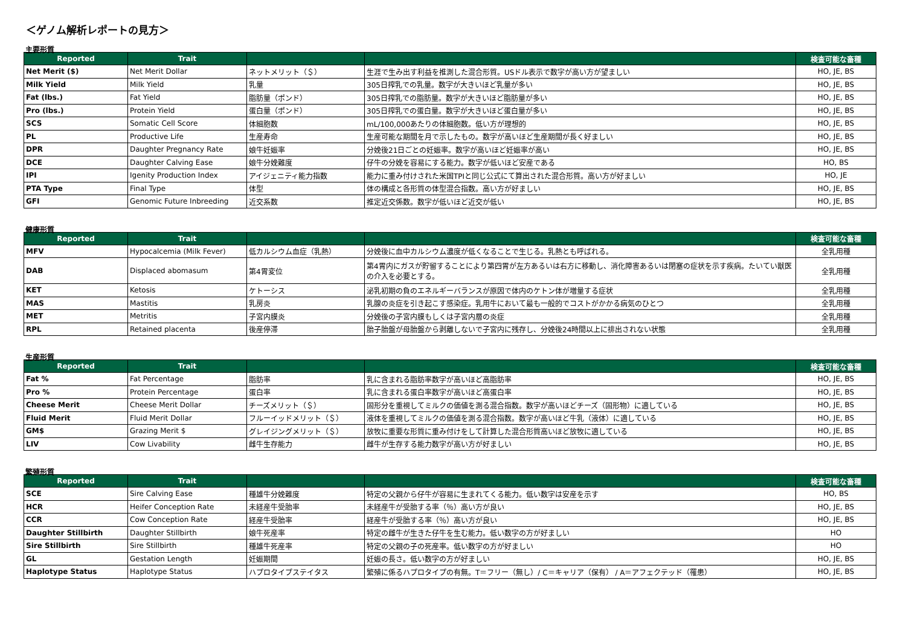＜ゲノム解析レポートの見方＞
主要形質
| Reported | Trait | | | 検査可能な畜種 |
| --- | --- | --- | --- | --- |
| Net Merit ($) | Net Merit Dollar | ネットメリット（＄） | 生涯で生み出す利益を推測した混合形質。USドル表示で数字が高い方が望ましい | HO, JE, BS |
| Milk Yield | Milk Yield | 乳量 | 305日搾乳での乳量。数字が大きいほど乳量が多い | HO, JE, BS |
| Fat (lbs.) | Fat Yield | 脂肪量（ポンド） | 305日搾乳での脂肪量。数字が大きいほど脂肪量が多い | HO, JE, BS |
| Pro (lbs.) | Protein Yield | 蛋白量（ポンド） | 305日搾乳での蛋白量。数字が大きいほど蛋白量が多い | HO, JE, BS |
| SCS | Somatic Cell Score | 体細胞数 | mL/100,000あたりの体細胞数。低い方が理想的 | HO, JE, BS |
| PL | Productive Life | 生産寿命 | 生産可能な期間を月で示したもの。数字が高いほど生産期間が長く好ましい | HO, JE, BS |
| DPR | Daughter Pregnancy Rate | 娘牛妊娠率 | 分娩後21日ごとの妊娠率。数字が高いほど妊娠率が高い | HO, JE, BS |
| DCE | Daughter Calving Ease | 娘牛分娩難度 | 仔牛の分娩を容易にする能力。数字が低いほど安産である | HO, BS |
| IPI | Igenity Production Index | アイジェニティ能力指数 | 能力に重み付けされた米国TPIと同じ公式にて算出された混合形質。高い方が好ましい | HO, JE |
| PTA Type | Final Type | 体型 | 体の構成と各形質の体型混合指数。高い方が好ましい | HO, JE, BS |
| GFI | Genomic Future Inbreeding | 近交系数 | 推定近交係数。数字が低いほど近交が低い | HO, JE, BS |
健康形質
| Reported | Trait | | | 検査可能な畜種 |
| --- | --- | --- | --- | --- |
| MFV | Hypocalcemia (Milk Fever) | 低カルシウム血症（乳熱） | 分娩後に血中カルシウム濃度が低くなることで生じる。乳熱とも呼ばれる。 | 全乳用種 |
| DAB | Displaced abomasum | 第4胃変位 | 第4胃内にガスが貯留することにより第四胃が左方あるいは右方に移動し、消化障害あるいは閉塞の症状を示す疾病。たいてい獣医の介入を必要とする。 | 全乳用種 |
| KET | Ketosis | ケトーシス | 泌乳初期の負のエネルギーバランスが原因で体内のケトン体が増量する症状 | 全乳用種 |
| MAS | Mastitis | 乳房炎 | 乳腺の炎症を引き起こす感染症。乳用牛において最も一般的でコストがかかる病気のひとつ | 全乳用種 |
| MET | Metritis | 子宮内膜炎 | 分娩後の子宮内膜もしくは子宮内層の炎症 | 全乳用種 |
| RPL | Retained placenta | 後産停滞 | 胎子胎盤が母胎盤から剥離しないで子宮内に残存し、分娩後24時間以上に排出されない状態 | 全乳用種 |
生産形質
| Reported | Trait | | | 検査可能な畜種 |
| --- | --- | --- | --- | --- |
| Fat % | Fat Percentage | 脂肪率 | 乳に含まれる脂肪率数字が高いほど高脂肪率 | HO, JE, BS |
| Pro % | Protein Percentage | 蛋白率 | 乳に含まれる蛋白率数字が高いほど高蛋白率 | HO, JE, BS |
| Cheese Merit | Cheese Merit Dollar | チーズメリット（＄） | 固形分を重視してミルクの価値を測る混合指数。数字が高いほどチーズ（固形物）に適している | HO, JE, BS |
| Fluid Merit | Fluid Merit Dollar | フルーイッドメリット（＄） | 液体を重視してミルクの価値を測る混合指数。数字が高いほど牛乳（液体）に適している | HO, JE, BS |
| GM$ | Grazing Merit $ | グレイジングメリット（＄） | 放牧に重要な形質に重み付けをして計算した混合形質高いほど放牧に適している | HO, JE, BS |
| LIV | Cow Livability | 雌牛生存能力 | 雌牛が生存する能力数字が高い方が好ましい | HO, JE, BS |
繁殖形質
| Reported | Trait | | | 検査可能な畜種 |
| --- | --- | --- | --- | --- |
| SCE | Sire Calving Ease | 種雄牛分娩難度 | 特定の父親から仔牛が容易に生まれてくる能力。低い数字は安産を示す | HO, BS |
| HCR | Heifer Conception Rate | 未経産牛受胎率 | 未経産牛が受胎する率（％）高い方が良い | HO, JE, BS |
| CCR | Cow Conception Rate | 経産牛受胎率 | 経産牛が受胎する率（％）高い方が良い | HO, JE, BS |
| Daughter Stillbirth | Daughter Stillbirth | 娘牛死産率 | 特定の雌牛が生きた仔牛を生む能力。低い数字の方が好ましい | HO |
| Sire Stillbirth | Sire Stillbirth | 種雄牛死産率 | 特定の父親の子の死産率。低い数字の方が好ましい | HO |
| GL | Gestation Length | 妊娠期間 | 妊娠の長さ。低い数字の方が好ましい | HO, JE, BS |
| Haplotype Status | Haplotype Status | ハプロタイプステイタス | 繁殖に係るハプロタイプの有無。T＝フリー（無し）/ C＝キャリア（保有） / A＝アフェクテッド（罹患） | HO, JE, BS |